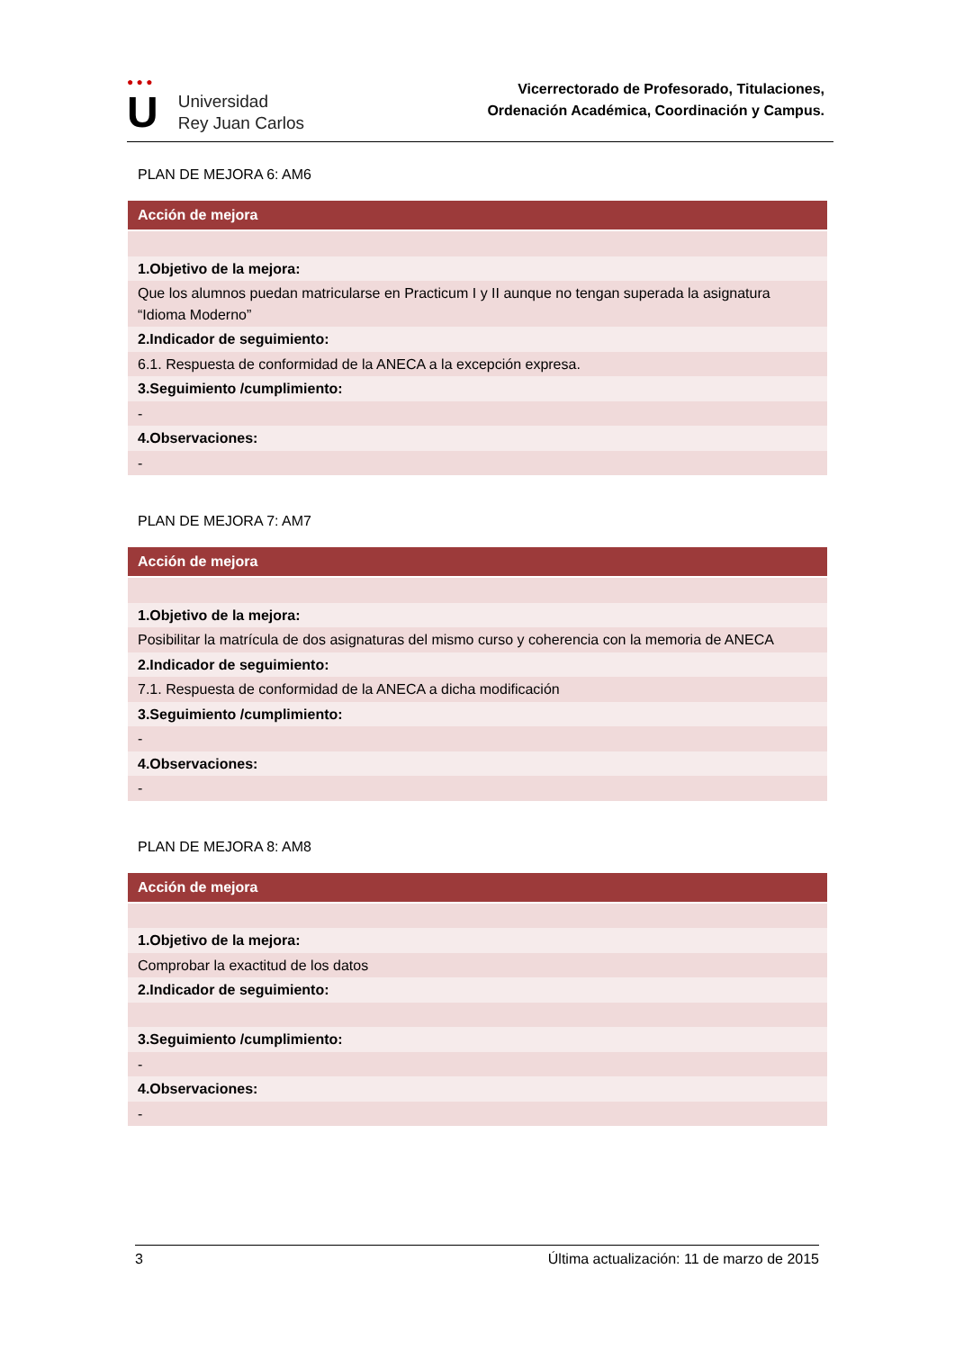● ● ●
U
Universidad
Rey Juan Carlos
Vicerrectorado de Profesorado, Titulaciones,
Ordenación Académica, Coordinación y Campus.
PLAN DE MEJORA 6: AM6
| Acción de mejora |
| --- |
| 1.Objetivo de la mejora: |
| Que los alumnos puedan matricularse en Practicum I y II aunque no tengan superada la asignatura “Idioma Moderno” |
| 2.Indicador de seguimiento: |
| 6.1. Respuesta de conformidad de la ANECA a la excepción expresa. |
| 3.Seguimiento /cumplimiento: |
| - |
| 4.Observaciones: |
| - |
PLAN DE MEJORA 7: AM7
| Acción de mejora |
| --- |
| 1.Objetivo de la mejora: |
| Posibilitar la matrícula de dos asignaturas del mismo curso y coherencia con la memoria de ANECA |
| 2.Indicador de seguimiento: |
| 7.1. Respuesta de conformidad de la ANECA a dicha modificación |
| 3.Seguimiento /cumplimiento: |
| - |
| 4.Observaciones: |
| - |
PLAN DE MEJORA 8: AM8
| Acción de mejora |
| --- |
| 1.Objetivo de la mejora: |
| Comprobar la exactitud de los datos |
| 2.Indicador de seguimiento: |
| 3.Seguimiento /cumplimiento: |
| - |
| 4.Observaciones: |
| - |
3 Última actualización: 11 de marzo de 2015